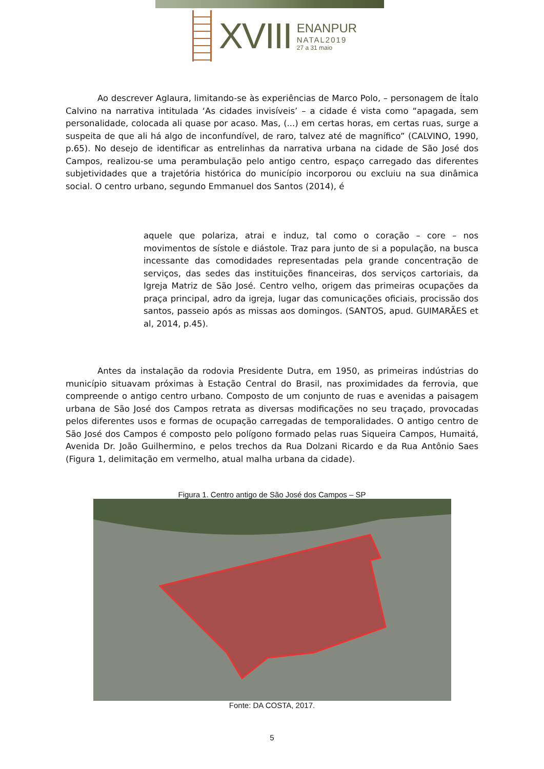XVIII
ENANPUR
NATAL2019
27 a 31 maio
Ao descrever Aglaura, limitando-se às experiências de Marco Polo, – personagem de Ítalo Calvino na narrativa intitulada ‘As cidades invisíveis’ – a cidade é vista como “apagada, sem personalidade, colocada ali quase por acaso. Mas, (...) em certas horas, em certas ruas, surge a suspeita de que ali há algo de inconfundível, de raro, talvez até de magnífico” (CALVINO, 1990, p.65). No desejo de identificar as entrelinhas da narrativa urbana na cidade de São José dos Campos, realizou-se uma perambulação pelo antigo centro, espaço carregado das diferentes subjetividades que a trajetória histórica do município incorporou ou excluiu na sua dinâmica social. O centro urbano, segundo Emmanuel dos Santos (2014), é
aquele que polariza, atrai e induz, tal como o coração – core – nos movimentos de sístole e diástole. Traz para junto de si a população, na busca incessante das comodidades representadas pela grande concentração de serviços, das sedes das instituições financeiras, dos serviços cartoriais, da Igreja Matriz de São José. Centro velho, origem das primeiras ocupações da praça principal, adro da igreja, lugar das comunicações oficiais, procissão dos santos, passeio após as missas aos domingos. (SANTOS, apud. GUIMARÃES et al, 2014, p.45).
Antes da instalação da rodovia Presidente Dutra, em 1950, as primeiras indústrias do município situavam próximas à Estação Central do Brasil, nas proximidades da ferrovia, que compreende o antigo centro urbano. Composto de um conjunto de ruas e avenidas a paisagem urbana de São José dos Campos retrata as diversas modificações no seu traçado, provocadas pelos diferentes usos e formas de ocupação carregadas de temporalidades. O antigo centro de São José dos Campos é composto pelo polígono formado pelas ruas Siqueira Campos, Humaitá, Avenida Dr. João Guilhermino, e pelos trechos da Rua Dolzani Ricardo e da Rua Antônio Saes (Figura 1, delimitação em vermelho, atual malha urbana da cidade).
Figura 1. Centro antigo de São José dos Campos – SP
Fonte: DA COSTA, 2017.
5